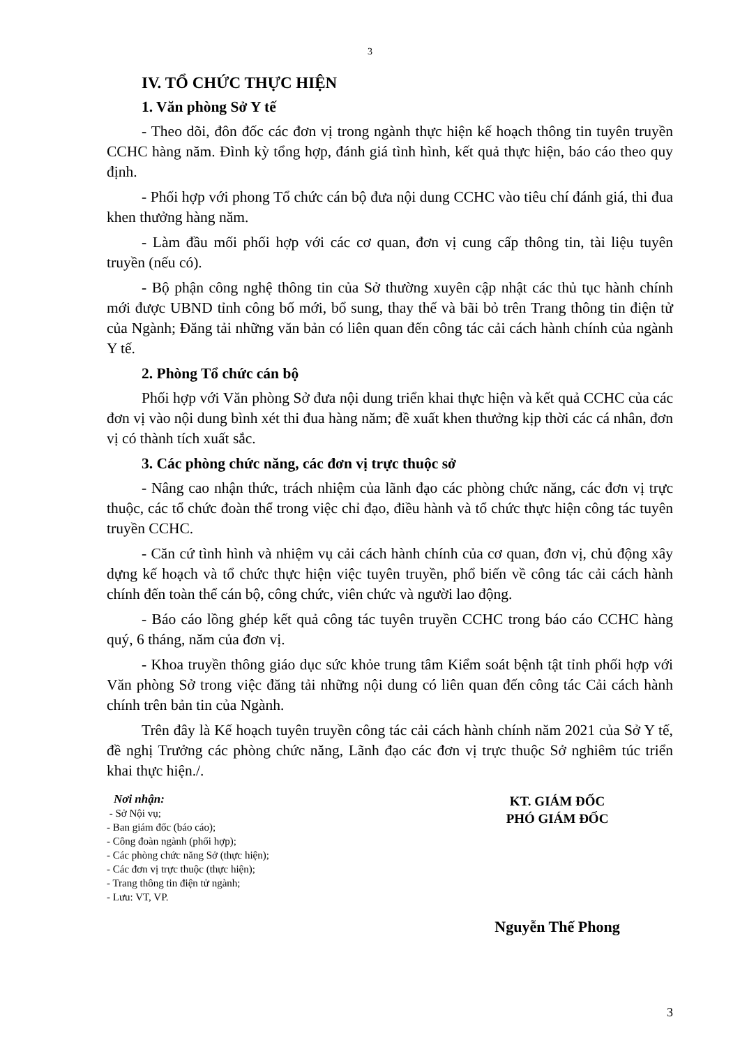3
IV. TỔ CHỨC THỰC HIỆN
1. Văn phòng Sở Y tế
- Theo dõi, đôn đốc các đơn vị trong ngành thực hiện kế hoạch thông tin tuyên truyền CCHC hàng năm. Đình kỳ tổng hợp, đánh giá tình hình, kết quả thực hiện, báo cáo theo quy định.
- Phối hợp với phong Tổ chức cán bộ đưa nội dung CCHC vào tiêu chí đánh giá, thi đua khen thưởng hàng năm.
- Làm đầu mối phối hợp với các cơ quan, đơn vị cung cấp thông tin, tài liệu tuyên truyền (nếu có).
- Bộ phận công nghệ thông tin của Sở thường xuyên cập nhật các thủ tục hành chính mới được UBND tỉnh công bố mới, bổ sung, thay thế và bãi bỏ trên Trang thông tin điện tử của Ngành; Đăng tải những văn bản có liên quan đến công tác cải cách hành chính của ngành Y tế.
2. Phòng Tổ chức cán bộ
Phối hợp với Văn phòng Sở đưa nội dung triển khai thực hiện và kết quả CCHC của các đơn vị vào nội dung bình xét thi đua hàng năm; đề xuất khen thưởng kịp thời các cá nhân, đơn vị có thành tích xuất sắc.
3. Các phòng chức năng, các đơn vị trực thuộc sở
- Nâng cao nhận thức, trách nhiệm của lãnh đạo các phòng chức năng, các đơn vị trực thuộc, các tổ chức đoàn thể trong việc chỉ đạo, điều hành và tổ chức thực hiện công tác tuyên truyền CCHC.
- Căn cứ tình hình và nhiệm vụ cải cách hành chính của cơ quan, đơn vị, chủ động xây dựng kế hoạch và tổ chức thực hiện việc tuyên truyền, phổ biến về công tác cải cách hành chính đến toàn thể cán bộ, công chức, viên chức và người lao động.
- Báo cáo lồng ghép kết quả công tác tuyên truyền CCHC trong báo cáo CCHC hàng quý, 6 tháng, năm của đơn vị.
- Khoa truyền thông giáo dục sức khỏe trung tâm Kiểm soát bệnh tật tỉnh phối hợp với Văn phòng Sở trong việc đăng tải những nội dung có liên quan đến công tác Cải cách hành chính trên bản tin của Ngành.
Trên đây là Kế hoạch tuyên truyền công tác cải cách hành chính năm 2021 của Sở Y tế, đề nghị Trưởng các phòng chức năng, Lãnh đạo các đơn vị trực thuộc Sở nghiêm túc triển khai thực hiện./.
Nơi nhận:
- Sở Nội vụ;
- Ban giám đốc (báo cáo);
- Công đoàn ngành (phối hợp);
- Các phòng chức năng Sở (thực hiện);
- Các đơn vị trực thuộc (thực hiện);
- Trang thông tin điện tử ngành;
- Lưu: VT, VP.
KT. GIÁM ĐỐC
PHÓ GIÁM ĐỐC
Nguyễn Thế Phong
3